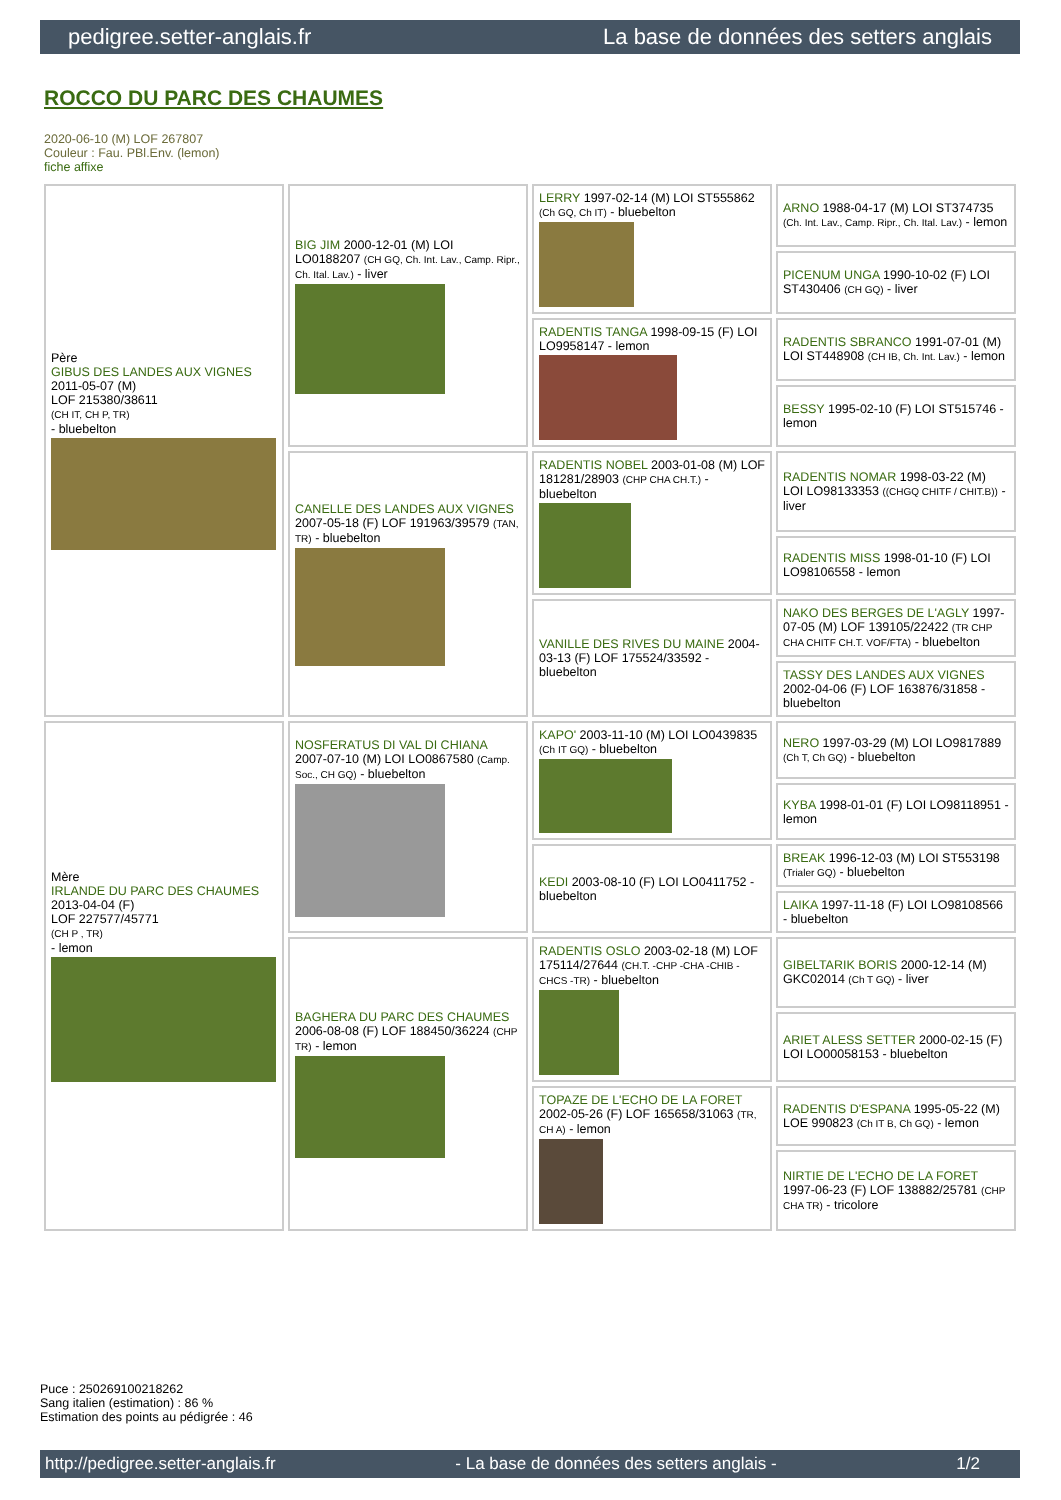pedigree.setter-anglais.fr La base de données des setters anglais
ROCCO DU PARC DES CHAUMES
2020-06-10 (M) LOF 267807
Couleur : Fau. PBl.Env. (lemon)
fiche affixe
| Père GIBUS DES LANDES AUX VIGNES 2011-05-07 (M) LOF 215380/38611 (CH IT, CH P, TR) - bluebelton | BIG JIM 2000-12-01 (M) LOI LO0188207 (CH GQ, Ch. Int. Lav., Camp. Ripr., Ch. Ital. Lav.) - liver | LERRY 1997-02-14 (M) LOI ST555862 (Ch GQ, Ch IT) - bluebelton | ARNO 1988-04-17 (M) LOI ST374735 (Ch. Int. Lav., Camp. Ripr., Ch. Ital. Lav.) - lemon |
| | | | PICENUM UNGA 1990-10-02 (F) LOI ST430406 (CH GQ) - liver |
| | | RADENTIS TANGA 1998-09-15 (F) LOI LO9958147 - lemon | RADENTIS SBRANCO 1991-07-01 (M) LOI ST448908 (CH IB, Ch. Int. Lav.) - lemon |
| | | | BESSY 1995-02-10 (F) LOI ST515746 - lemon |
| | CANELLE DES LANDES AUX VIGNES 2007-05-18 (F) LOF 191963/39579 (TAN, TR) - bluebelton | RADENTIS NOBEL 2003-01-08 (M) LOF 181281/28903 (CHP CHA CH.T.) - bluebelton | RADENTIS NOMAR 1998-03-22 (M) LOI LO98133353 ((CHGQ CHITF / CHIT.B)) - liver |
| | | | RADENTIS MISS 1998-01-10 (F) LOI LO98106558 - lemon |
| | | VANILLE DES RIVES DU MAINE 2004-03-13 (F) LOF 175524/33592 - bluebelton | NAKO DES BERGES DE L'AGLY 1997-07-05 (M) LOF 139105/22422 (TR CHP CHA CHITF CH.T. VOF/FTA) - bluebelton |
| | | | TASSY DES LANDES AUX VIGNES 2002-04-06 (F) LOF 163876/31858 - bluebelton |
| Mère IRLANDE DU PARC DES CHAUMES 2013-04-04 (F) LOF 227577/45771 (CH P , TR) - lemon | NOSFERATUS DI VAL DI CHIANA 2007-07-10 (M) LOI LO0867580 (Camp. Soc., CH GQ) - bluebelton | KAPO' 2003-11-10 (M) LOI LO0439835 (Ch IT GQ) - bluebelton | NERO 1997-03-29 (M) LOI LO9817889 (Ch T, Ch GQ) - bluebelton |
| | | | KYBA 1998-01-01 (F) LOI LO98118951 - lemon |
| | | KEDI 2003-08-10 (F) LOI LO0411752 - bluebelton | BREAK 1996-12-03 (M) LOI ST553198 (Trialer GQ) - bluebelton |
| | | | LAIKA 1997-11-18 (F) LOI LO98108566 - bluebelton |
| | BAGHERA DU PARC DES CHAUMES 2006-08-08 (F) LOF 188450/36224 (CHP TR) - lemon | RADENTIS OSLO 2003-02-18 (M) LOF 175114/27644 (CH.T. -CHP -CHA -CHIB -CHCS -TR) - bluebelton | GIBELTARIK BORIS 2000-12-14 (M) GKC02014 (Ch T GQ) - liver |
| | | | ARIET ALESS SETTER 2000-02-15 (F) LOI LO00058153 - bluebelton |
| | | TOPAZE DE L'ECHO DE LA FORET 2002-05-26 (F) LOF 165658/31063 (TR, CH A) - lemon | RADENTIS D'ESPANA 1995-05-22 (M) LOE 990823 (Ch IT B, Ch GQ) - lemon |
| | | | NIRTIE DE L'ECHO DE LA FORET 1997-06-23 (F) LOF 138882/25781 (CHP CHA TR) - tricolore |
Puce : 250269100218262
Sang italien (estimation) : 86 %
Estimation des points au pédigrée : 46
http://pedigree.setter-anglais.fr - La base de données des setters anglais - 1/2